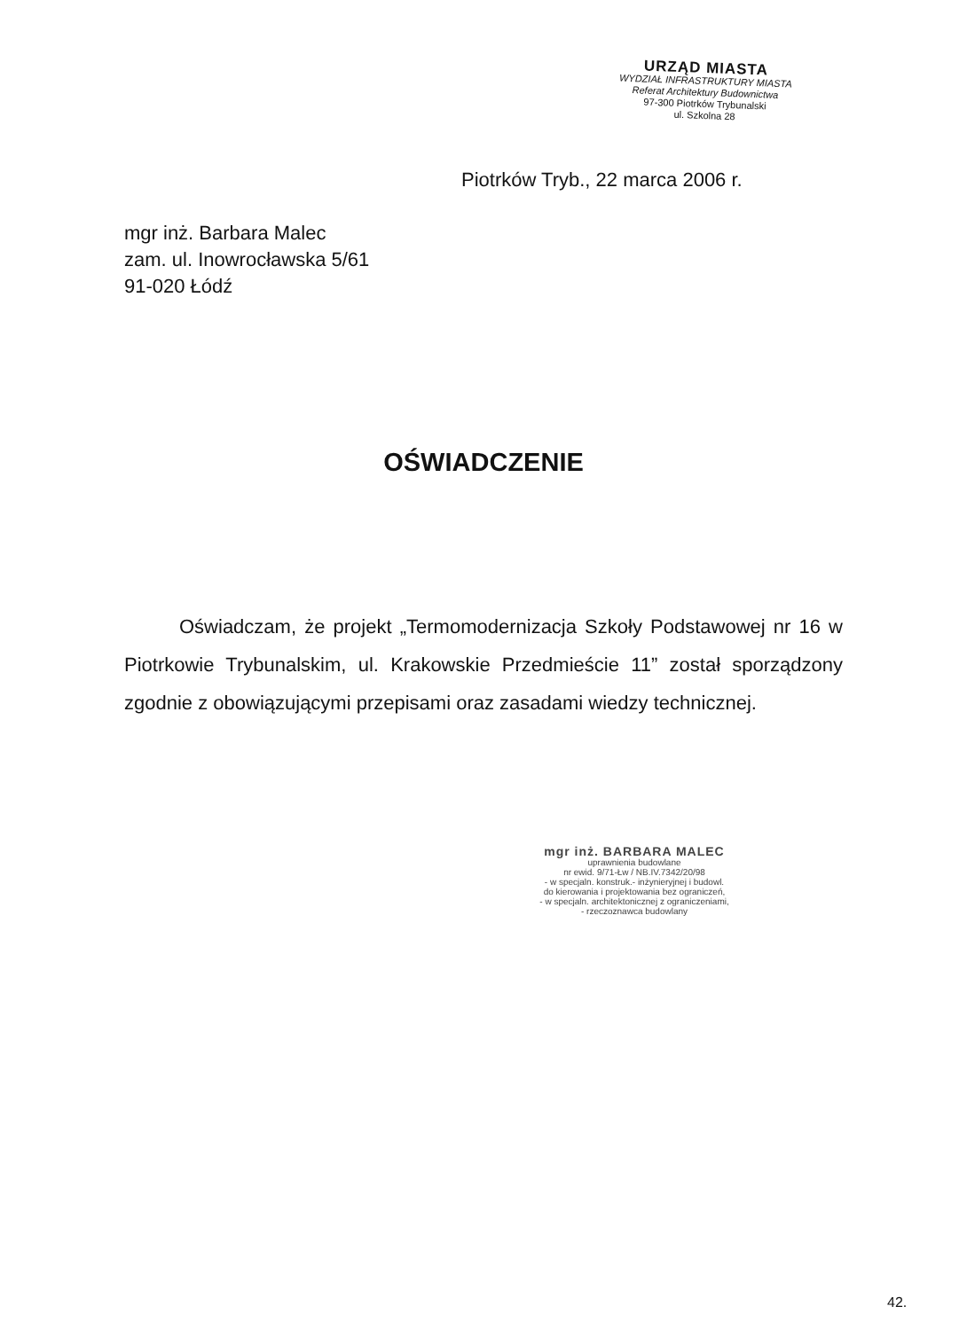URZĄD MIASTA
WYDZIAŁ INFRASTRUKTURY MIASTA
Referat Architektury Budownictwa
97-300 Piotrków Trybunalski
ul. Szkolna 28
Piotrków Tryb., 22 marca 2006 r.
mgr inż. Barbara Malec
zam. ul. Inowrocławska 5/61
91-020 Łódź
OŚWIADCZENIE
Oświadczam, że projekt „Termomodernizacja Szkoły Podstawowej nr 16 w Piotrkowie Trybunalskim, ul. Krakowskie Przedmieście 11” został sporządzony zgodnie z obowiązującymi przepisami oraz zasadami wiedzy technicznej.
mgr inż. BARBARA MALEC
uprawnienia budowlane
nr ewid. 9/71-Łw / NB.IV.7342/20/98
- w specjaln. konstruk.- inżynieryjnej i budowl.
do kierowania i projektowania bez ograniczeń,
- w specjaln. architektonicznej z ograniczeniami,
- rzeczoznawca budowlany
42.